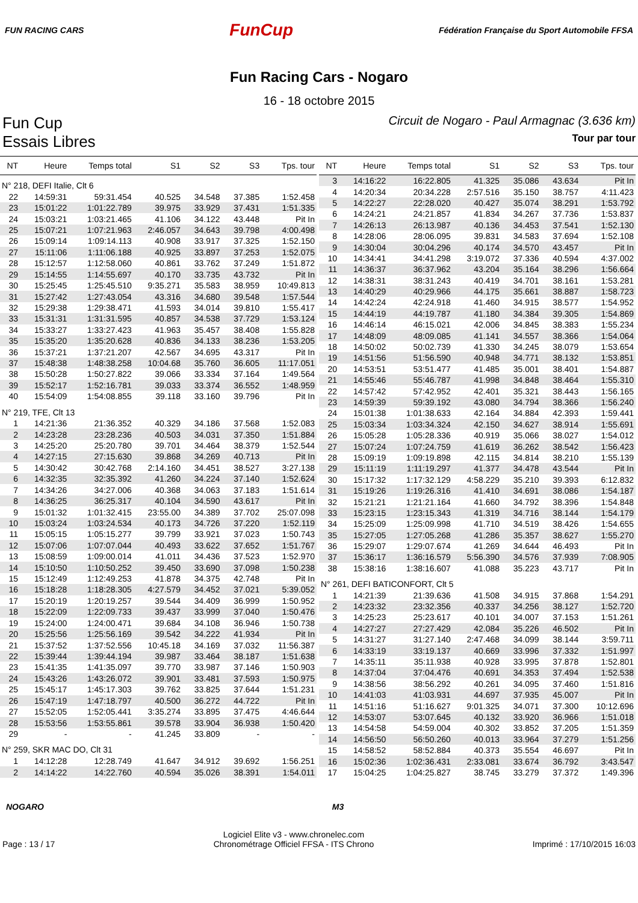FUN RACING CARS
FunCup
Fédération Française du Sport Automobile FFSA
Fun Racing Cars - Nogaro
16 - 18 octobre 2015
Fun Cup
Circuit de Nogaro - Paul Armagnac (3.636 km)
Essais Libres
Tour par tour
| NT | Heure | Temps total | S1 | S2 | S3 | Tps. tour |
| --- | --- | --- | --- | --- | --- | --- |
| N° 218, DEFI Italie, Clt 6 | | | | | | |
| 22 | 14:59:31 | 59:31.454 | 40.525 | 34.548 | 37.385 | 1:52.458 |
| 23 | 15:01:22 | 1:01:22.789 | 39.975 | 33.929 | 37.431 | 1:51.335 |
| 24 | 15:03:21 | 1:03:21.465 | 41.106 | 34.122 | 43.448 | Pit In |
| 25 | 15:07:21 | 1:07:21.963 | 2:46.057 | 34.643 | 39.798 | 4:00.498 |
| 26 | 15:09:14 | 1:09:14.113 | 40.908 | 33.917 | 37.325 | 1:52.150 |
| 27 | 15:11:06 | 1:11:06.188 | 40.925 | 33.897 | 37.253 | 1:52.075 |
| 28 | 15:12:57 | 1:12:58.060 | 40.861 | 33.762 | 37.249 | 1:51.872 |
| 29 | 15:14:55 | 1:14:55.697 | 40.170 | 33.735 | 43.732 | Pit In |
| 30 | 15:25:45 | 1:25:45.510 | 9:35.271 | 35.583 | 38.959 | 10:49.813 |
| 31 | 15:27:42 | 1:27:43.054 | 43.316 | 34.680 | 39.548 | 1:57.544 |
| 32 | 15:29:38 | 1:29:38.471 | 41.593 | 34.014 | 39.810 | 1:55.417 |
| 33 | 15:31:31 | 1:31:31.595 | 40.857 | 34.538 | 37.729 | 1:53.124 |
| 34 | 15:33:27 | 1:33:27.423 | 41.963 | 35.457 | 38.408 | 1:55.828 |
| 35 | 15:35:20 | 1:35:20.628 | 40.836 | 34.133 | 38.236 | 1:53.205 |
| 36 | 15:37:21 | 1:37:21.207 | 42.567 | 34.695 | 43.317 | Pit In |
| 37 | 15:48:38 | 1:48:38.258 | 10:04.68 | 35.760 | 36.605 | 11:17.051 |
| 38 | 15:50:28 | 1:50:27.822 | 39.066 | 33.334 | 37.164 | 1:49.564 |
| 39 | 15:52:17 | 1:52:16.781 | 39.033 | 33.374 | 36.552 | 1:48.959 |
| 40 | 15:54:09 | 1:54:08.855 | 39.118 | 33.160 | 39.796 | Pit In |
| N° 219, TFE, Clt 13 | | | | | | |
| 1 | 14:21:36 | 21:36.352 | 40.329 | 34.186 | 37.568 | 1:52.083 |
| 2 | 14:23:28 | 23:28.236 | 40.503 | 34.031 | 37.350 | 1:51.884 |
| 3 | 14:25:20 | 25:20.780 | 39.701 | 34.464 | 38.379 | 1:52.544 |
| 4 | 14:27:15 | 27:15.630 | 39.868 | 34.269 | 40.713 | Pit In |
| 5 | 14:30:42 | 30:42.768 | 2:14.160 | 34.451 | 38.527 | 3:27.138 |
| 6 | 14:32:35 | 32:35.392 | 41.260 | 34.224 | 37.140 | 1:52.624 |
| 7 | 14:34:26 | 34:27.006 | 40.368 | 34.063 | 37.183 | 1:51.614 |
| 8 | 14:36:25 | 36:25.317 | 40.104 | 34.590 | 43.617 | Pit In |
| 9 | 15:01:32 | 1:01:32.415 | 23:55.00 | 34.389 | 37.702 | 25:07.098 |
| 10 | 15:03:24 | 1:03:24.534 | 40.173 | 34.726 | 37.220 | 1:52.119 |
| 11 | 15:05:15 | 1:05:15.277 | 39.799 | 33.921 | 37.023 | 1:50.743 |
| 12 | 15:07:06 | 1:07:07.044 | 40.493 | 33.622 | 37.652 | 1:51.767 |
| 13 | 15:08:59 | 1:09:00.014 | 41.011 | 34.436 | 37.523 | 1:52.970 |
| 14 | 15:10:50 | 1:10:50.252 | 39.450 | 33.690 | 37.098 | 1:50.238 |
| 15 | 15:12:49 | 1:12:49.253 | 41.878 | 34.375 | 42.748 | Pit In |
| 16 | 15:18:28 | 1:18:28.305 | 4:27.579 | 34.452 | 37.021 | 5:39.052 |
| 17 | 15:20:19 | 1:20:19.257 | 39.544 | 34.409 | 36.999 | 1:50.952 |
| 18 | 15:22:09 | 1:22:09.733 | 39.437 | 33.999 | 37.040 | 1:50.476 |
| 19 | 15:24:00 | 1:24:00.471 | 39.684 | 34.108 | 36.946 | 1:50.738 |
| 20 | 15:25:56 | 1:25:56.169 | 39.542 | 34.222 | 41.934 | Pit In |
| 21 | 15:37:52 | 1:37:52.556 | 10:45.18 | 34.169 | 37.032 | 11:56.387 |
| 22 | 15:39:44 | 1:39:44.194 | 39.987 | 33.464 | 38.187 | 1:51.638 |
| 23 | 15:41:35 | 1:41:35.097 | 39.770 | 33.987 | 37.146 | 1:50.903 |
| 24 | 15:43:26 | 1:43:26.072 | 39.901 | 33.481 | 37.593 | 1:50.975 |
| 25 | 15:45:17 | 1:45:17.303 | 39.762 | 33.825 | 37.644 | 1:51.231 |
| 26 | 15:47:19 | 1:47:18.797 | 40.500 | 36.272 | 44.722 | Pit In |
| 27 | 15:52:05 | 1:52:05.441 | 3:35.274 | 33.895 | 37.475 | 4:46.644 |
| 28 | 15:53:56 | 1:53:55.861 | 39.578 | 33.904 | 36.938 | 1:50.420 |
| 29 | - | - | 41.245 | 33.809 | - | - |
| N° 259, SKR MAC DO, Clt 31 | | | | | | |
| 1 | 14:12:28 | 12:28.749 | 41.647 | 34.912 | 39.692 | 1:56.251 |
| 2 | 14:14:22 | 14:22.760 | 40.594 | 35.026 | 38.391 | 1:54.011 |
| NT | Heure | Temps total | S1 | S2 | S3 | Tps. tour |
| --- | --- | --- | --- | --- | --- | --- |
| 3 | 14:16:22 | 16:22.805 | 41.325 | 35.086 | 43.634 | Pit In |
| 4 | 14:20:34 | 20:34.228 | 2:57.516 | 35.150 | 38.757 | 4:11.423 |
| 5 | 14:22:27 | 22:28.020 | 40.427 | 35.074 | 38.291 | 1:53.792 |
| 6 | 14:24:21 | 24:21.857 | 41.834 | 34.267 | 37.736 | 1:53.837 |
| 7 | 14:26:13 | 26:13.987 | 40.136 | 34.453 | 37.541 | 1:52.130 |
| 8 | 14:28:06 | 28:06.095 | 39.831 | 34.583 | 37.694 | 1:52.108 |
| 9 | 14:30:04 | 30:04.296 | 40.174 | 34.570 | 43.457 | Pit In |
| 10 | 14:34:41 | 34:41.298 | 3:19.072 | 37.336 | 40.594 | 4:37.002 |
| 11 | 14:36:37 | 36:37.962 | 43.204 | 35.164 | 38.296 | 1:56.664 |
| 12 | 14:38:31 | 38:31.243 | 40.419 | 34.701 | 38.161 | 1:53.281 |
| 13 | 14:40:29 | 40:29.966 | 44.175 | 35.661 | 38.887 | 1:58.723 |
| 14 | 14:42:24 | 42:24.918 | 41.460 | 34.915 | 38.577 | 1:54.952 |
| 15 | 14:44:19 | 44:19.787 | 41.180 | 34.384 | 39.305 | 1:54.869 |
| 16 | 14:46:14 | 46:15.021 | 42.006 | 34.845 | 38.383 | 1:55.234 |
| 17 | 14:48:09 | 48:09.085 | 41.141 | 34.557 | 38.366 | 1:54.064 |
| 18 | 14:50:02 | 50:02.739 | 41.330 | 34.245 | 38.079 | 1:53.654 |
| 19 | 14:51:56 | 51:56.590 | 40.948 | 34.771 | 38.132 | 1:53.851 |
| 20 | 14:53:51 | 53:51.477 | 41.485 | 35.001 | 38.401 | 1:54.887 |
| 21 | 14:55:46 | 55:46.787 | 41.998 | 34.848 | 38.464 | 1:55.310 |
| 22 | 14:57:42 | 57:42.952 | 42.401 | 35.321 | 38.443 | 1:56.165 |
| 23 | 14:59:39 | 59:39.192 | 43.080 | 34.794 | 38.366 | 1:56.240 |
| 24 | 15:01:38 | 1:01:38.633 | 42.164 | 34.884 | 42.393 | 1:59.441 |
| 25 | 15:03:34 | 1:03:34.324 | 42.150 | 34.627 | 38.914 | 1:55.691 |
| 26 | 15:05:28 | 1:05:28.336 | 40.919 | 35.066 | 38.027 | 1:54.012 |
| 27 | 15:07:24 | 1:07:24.759 | 41.619 | 36.262 | 38.542 | 1:56.423 |
| 28 | 15:09:19 | 1:09:19.898 | 42.115 | 34.814 | 38.210 | 1:55.139 |
| 29 | 15:11:19 | 1:11:19.297 | 41.377 | 34.478 | 43.544 | Pit In |
| 30 | 15:17:32 | 1:17:32.129 | 4:58.229 | 35.210 | 39.393 | 6:12.832 |
| 31 | 15:19:26 | 1:19:26.316 | 41.410 | 34.691 | 38.086 | 1:54.187 |
| 32 | 15:21:21 | 1:21:21.164 | 41.660 | 34.792 | 38.396 | 1:54.848 |
| 33 | 15:23:15 | 1:23:15.343 | 41.319 | 34.716 | 38.144 | 1:54.179 |
| 34 | 15:25:09 | 1:25:09.998 | 41.710 | 34.519 | 38.426 | 1:54.655 |
| 35 | 15:27:05 | 1:27:05.268 | 41.286 | 35.357 | 38.627 | 1:55.270 |
| 36 | 15:29:07 | 1:29:07.674 | 41.269 | 34.644 | 46.493 | Pit In |
| 37 | 15:36:17 | 1:36:16.579 | 5:56.390 | 34.576 | 37.939 | 7:08.905 |
| 38 | 15:38:16 | 1:38:16.607 | 41.088 | 35.223 | 43.717 | Pit In |
| N° 261, DEFI BATICONFORT, Clt 5 | | | | | | |
| 1 | 14:21:39 | 21:39.636 | 41.508 | 34.915 | 37.868 | 1:54.291 |
| 2 | 14:23:32 | 23:32.356 | 40.337 | 34.256 | 38.127 | 1:52.720 |
| 3 | 14:25:23 | 25:23.617 | 40.101 | 34.007 | 37.153 | 1:51.261 |
| 4 | 14:27:27 | 27:27.429 | 42.084 | 35.226 | 46.502 | Pit In |
| 5 | 14:31:27 | 31:27.140 | 2:47.468 | 34.099 | 38.144 | 3:59.711 |
| 6 | 14:33:19 | 33:19.137 | 40.669 | 33.996 | 37.332 | 1:51.997 |
| 7 | 14:35:11 | 35:11.938 | 40.928 | 33.995 | 37.878 | 1:52.801 |
| 8 | 14:37:04 | 37:04.476 | 40.691 | 34.353 | 37.494 | 1:52.538 |
| 9 | 14:38:56 | 38:56.292 | 40.261 | 34.095 | 37.460 | 1:51.816 |
| 10 | 14:41:03 | 41:03.931 | 44.697 | 37.935 | 45.007 | Pit In |
| 11 | 14:51:16 | 51:16.627 | 9:01.325 | 34.071 | 37.300 | 10:12.696 |
| 12 | 14:53:07 | 53:07.645 | 40.132 | 33.920 | 36.966 | 1:51.018 |
| 13 | 14:54:58 | 54:59.004 | 40.302 | 33.852 | 37.205 | 1:51.359 |
| 14 | 14:56:50 | 56:50.260 | 40.013 | 33.964 | 37.279 | 1:51.256 |
| 15 | 14:58:52 | 58:52.884 | 40.373 | 35.554 | 46.697 | Pit In |
| 16 | 15:02:36 | 1:02:36.431 | 2:33.081 | 33.674 | 36.792 | 3:43.547 |
| 17 | 15:04:25 | 1:04:25.827 | 38.745 | 33.279 | 37.372 | 1:49.396 |
NOGARO M3
Page : 13 / 17
Logiciel Elite v3 - www.chronelec.com
Chronométrage Officiel FFSA - ITS Chrono
Imprimé : 17/10/2015 16:03